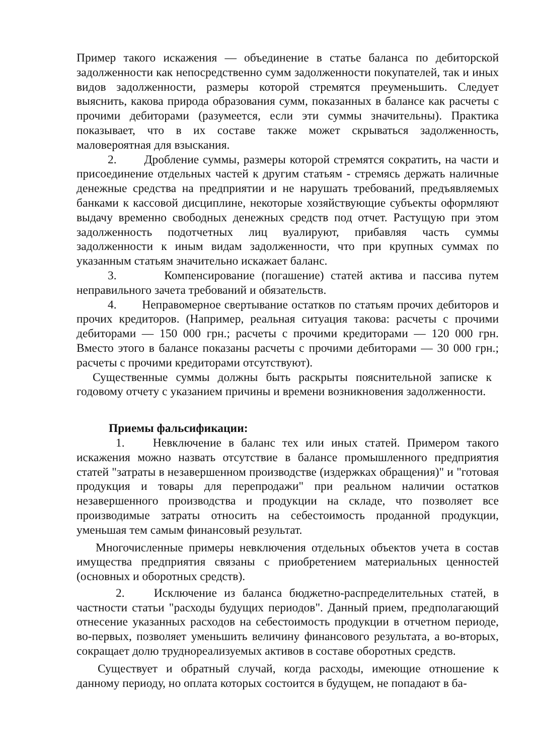Пример такого искажения — объединение в статье баланса по дебиторской задолженности как непосредственно сумм задолженности покупателей, так и иных видов задолженности, размеры которой стремятся преуменьшить. Следует выяснить, какова природа образования сумм, показанных в балансе как расчеты с прочими дебиторами (разумеется, если эти суммы значительны). Практика показывает, что в их составе также может скрываться задолженность, маловероятная для взыскания.
2. Дробление суммы, размеры которой стремятся сократить, на части и присоединение отдельных частей к другим статьям - стремясь держать наличные денежные средства на предприятии и не нарушать требований, предъявляемых банками к кассовой дисциплине, некоторые хозяйствующие субъекты оформляют выдачу временно свободных денежных средств под отчет. Растущую при этом задолженность подотчетных лиц вуалируют, прибавляя часть суммы задолженности к иным видам задолженности, что при крупных суммах по указанным статьям значительно искажает баланс.
3. Компенсирование (погашение) статей актива и пассива путем неправильного зачета требований и обязательств.
4. Неправомерное свертывание остатков по статьям прочих дебиторов и прочих кредиторов. (Например, реальная ситуация такова: расчеты с прочими дебиторами — 150 000 грн.; расчеты с прочими кредиторами — 120 000 грн. Вместо этого в балансе показаны расчеты с прочими дебиторами — 30 000 грн.; расчеты с прочими кредиторами отсутствуют).
Существенные суммы должны быть раскрыты пояснительной записке к годовому отчету с указанием причины и времени возникновения задолженности.
Приемы фальсификации:
1. Невключение в баланс тех или иных статей. Примером такого искажения можно назвать отсутствие в балансе промышленного предприятия статей "затраты в незавершенном производстве (издержках обращения)" и "готовая продукция и товары для перепродажи" при реальном наличии остатков незавершенного производства и продукции на складе, что позволяет все производимые затраты относить на себестоимость проданной продукции, уменьшая тем самым финансовый результат.
Многочисленные примеры невключения отдельных объектов учета в состав имущества предприятия связаны с приобретением материальных ценностей (основных и оборотных средств).
2. Исключение из баланса бюджетно-распределительных статей, в частности статьи "расходы будущих периодов". Данный прием, предполагающий отнесение указанных расходов на себестоимость продукции в отчетном периоде, во-первых, позволяет уменьшить величину финансового результата, а во-вторых, сокращает долю трудно­реализуемых активов в составе оборотных средств.
Существует и обратный случай, когда расходы, имеющие отношение к данному периоду, но оплата которых состоится в будущем, не попадают в ба-